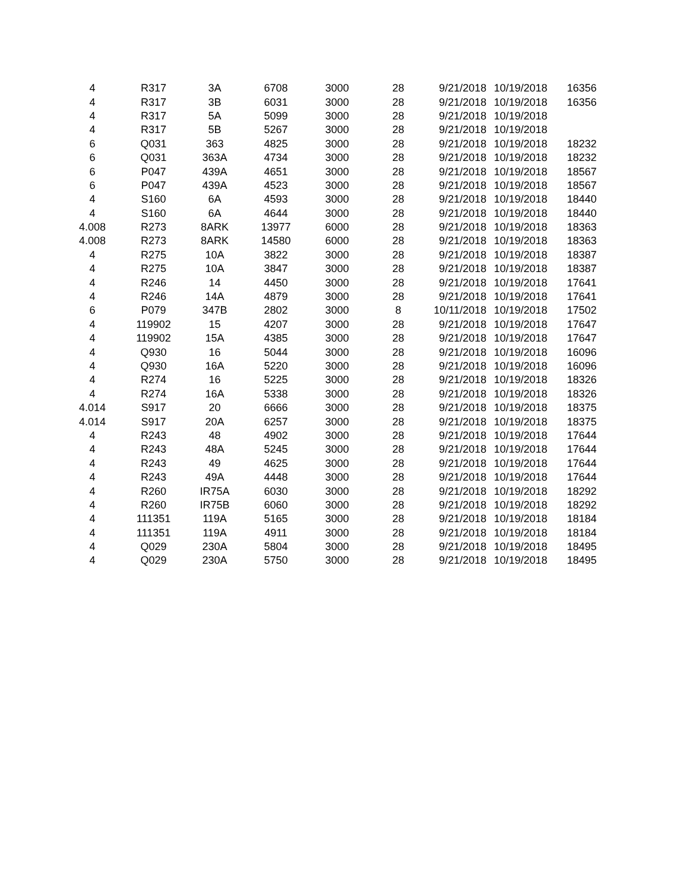| 4 | R317 | 3A | 6708 | 3000 | 28 | 9/21/2018 | 10/19/2018 | 16356 |
| 4 | R317 | 3B | 6031 | 3000 | 28 | 9/21/2018 | 10/19/2018 | 16356 |
| 4 | R317 | 5A | 5099 | 3000 | 28 | 9/21/2018 | 10/19/2018 | |
| 4 | R317 | 5B | 5267 | 3000 | 28 | 9/21/2018 | 10/19/2018 | |
| 6 | Q031 | 363 | 4825 | 3000 | 28 | 9/21/2018 | 10/19/2018 | 18232 |
| 6 | Q031 | 363A | 4734 | 3000 | 28 | 9/21/2018 | 10/19/2018 | 18232 |
| 6 | P047 | 439A | 4651 | 3000 | 28 | 9/21/2018 | 10/19/2018 | 18567 |
| 6 | P047 | 439A | 4523 | 3000 | 28 | 9/21/2018 | 10/19/2018 | 18567 |
| 4 | S160 | 6A | 4593 | 3000 | 28 | 9/21/2018 | 10/19/2018 | 18440 |
| 4 | S160 | 6A | 4644 | 3000 | 28 | 9/21/2018 | 10/19/2018 | 18440 |
| 4.008 | R273 | 8ARK | 13977 | 6000 | 28 | 9/21/2018 | 10/19/2018 | 18363 |
| 4.008 | R273 | 8ARK | 14580 | 6000 | 28 | 9/21/2018 | 10/19/2018 | 18363 |
| 4 | R275 | 10A | 3822 | 3000 | 28 | 9/21/2018 | 10/19/2018 | 18387 |
| 4 | R275 | 10A | 3847 | 3000 | 28 | 9/21/2018 | 10/19/2018 | 18387 |
| 4 | R246 | 14 | 4450 | 3000 | 28 | 9/21/2018 | 10/19/2018 | 17641 |
| 4 | R246 | 14A | 4879 | 3000 | 28 | 9/21/2018 | 10/19/2018 | 17641 |
| 6 | P079 | 347B | 2802 | 3000 | 8 | 10/11/2018 | 10/19/2018 | 17502 |
| 4 | 119902 | 15 | 4207 | 3000 | 28 | 9/21/2018 | 10/19/2018 | 17647 |
| 4 | 119902 | 15A | 4385 | 3000 | 28 | 9/21/2018 | 10/19/2018 | 17647 |
| 4 | Q930 | 16 | 5044 | 3000 | 28 | 9/21/2018 | 10/19/2018 | 16096 |
| 4 | Q930 | 16A | 5220 | 3000 | 28 | 9/21/2018 | 10/19/2018 | 16096 |
| 4 | R274 | 16 | 5225 | 3000 | 28 | 9/21/2018 | 10/19/2018 | 18326 |
| 4 | R274 | 16A | 5338 | 3000 | 28 | 9/21/2018 | 10/19/2018 | 18326 |
| 4.014 | S917 | 20 | 6666 | 3000 | 28 | 9/21/2018 | 10/19/2018 | 18375 |
| 4.014 | S917 | 20A | 6257 | 3000 | 28 | 9/21/2018 | 10/19/2018 | 18375 |
| 4 | R243 | 48 | 4902 | 3000 | 28 | 9/21/2018 | 10/19/2018 | 17644 |
| 4 | R243 | 48A | 5245 | 3000 | 28 | 9/21/2018 | 10/19/2018 | 17644 |
| 4 | R243 | 49 | 4625 | 3000 | 28 | 9/21/2018 | 10/19/2018 | 17644 |
| 4 | R243 | 49A | 4448 | 3000 | 28 | 9/21/2018 | 10/19/2018 | 17644 |
| 4 | R260 | IR75A | 6030 | 3000 | 28 | 9/21/2018 | 10/19/2018 | 18292 |
| 4 | R260 | IR75B | 6060 | 3000 | 28 | 9/21/2018 | 10/19/2018 | 18292 |
| 4 | 111351 | 119A | 5165 | 3000 | 28 | 9/21/2018 | 10/19/2018 | 18184 |
| 4 | 111351 | 119A | 4911 | 3000 | 28 | 9/21/2018 | 10/19/2018 | 18184 |
| 4 | Q029 | 230A | 5804 | 3000 | 28 | 9/21/2018 | 10/19/2018 | 18495 |
| 4 | Q029 | 230A | 5750 | 3000 | 28 | 9/21/2018 | 10/19/2018 | 18495 |